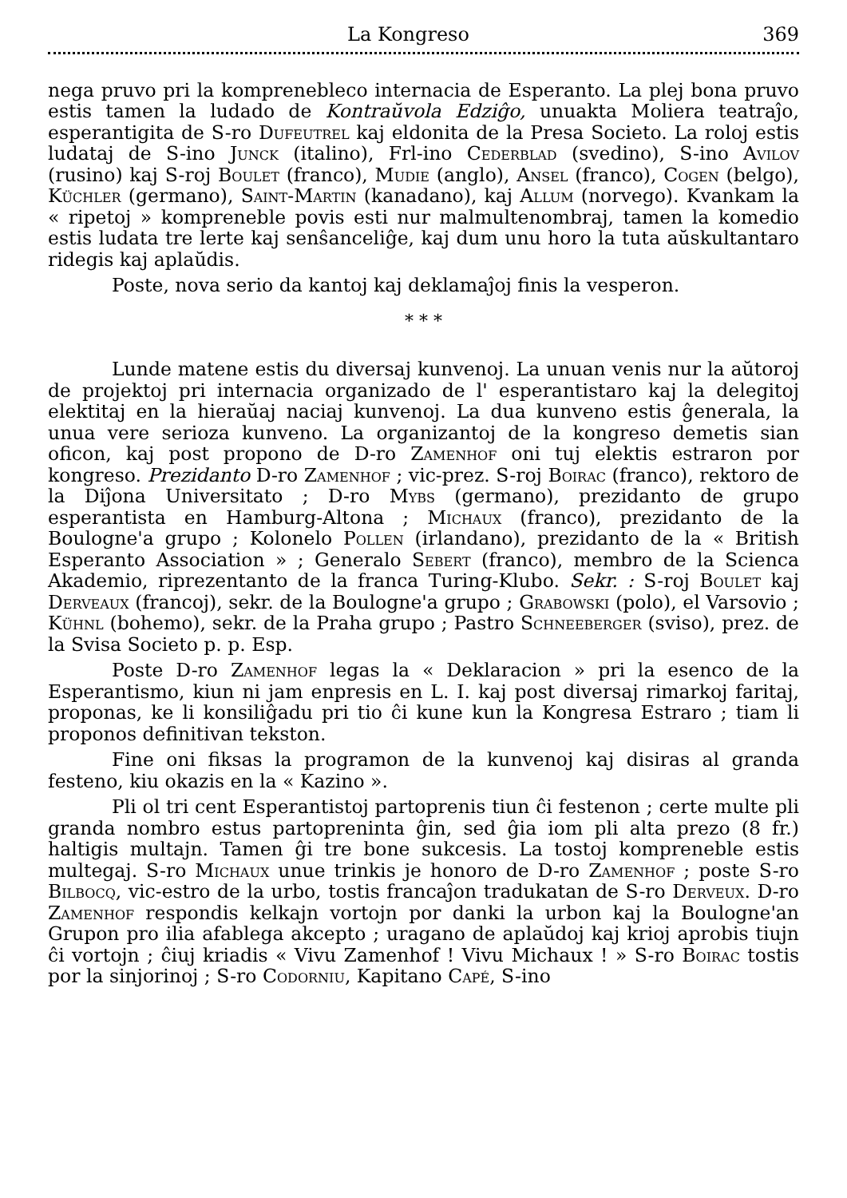La Kongreso 369
nega pruvo pri la komprenebleco internacia de Esperanto. La plej bona pruvo estis tamen la ludado de Kontraŭvola Edziĝo, unuakta Moliera teatraĵo, esperantigita de S-ro Dufeutrel kaj eldonita de la Presa Societo. La roloj estis ludataj de S-ino Junck (italino), Frl-ino Cederblad (svedino), S-ino Avilov (rusino) kaj S-roj Boulet (franco), Mudie (anglo), Ansel (franco), Cogen (belgo), Küchler (germano), Saint-Martin (kanadano), kaj Allum (norvego). Kvankam la « ripetoj » kompreneble povis esti nur malmultenombraj, tamen la komedio estis ludata tre lerte kaj senŝanceliĝe, kaj dum unu horo la tuta aŭskultantaro ridegis kaj aplaŭdis.
Poste, nova serio da kantoj kaj deklamaĵoj finis la vesperon.
* * *
Lunde matene estis du diversaj kunvenoj. La unuan venis nur la aŭtoroj de projektoj pri internacia organizado de l' esperantistaro kaj la delegitoj elektitaj en la hieraŭaj naciaj kunvenoj. La dua kunveno estis ĝenerala, la unua vere serioza kunveno. La organizantoj de la kongreso demetis sian oficon, kaj post propono de D-ro Zamenhof oni tuj elektis estraron por kongreso. Prezidanto D-ro Zamenhof ; vic-prez. S-roj Boirac (franco), rektoro de la Diĵona Universitato ; D-ro Mybs (germano), prezidanto de grupo esperantista en Hamburg-Altona ; Michaux (franco), prezidanto de la Boulogne'a grupo ; Kolonelo Pollen (irlandano), prezidanto de la « British Esperanto Association » ; Generalo Sebert (franco), membro de la Scienca Akademio, riprezentanto de la franca Turing-Klubo. Sekr. : S-roj Boulet kaj Derveaux (francoj), sekr. de la Boulogne'a grupo ; Grabowski (polo), el Varsovio ; Kühnl (bohemo), sekr. de la Praha grupo ; Pastro Schneeberger (sviso), prez. de la Svisa Societo p. p. Esp.
Poste D-ro Zamenhof legas la « Deklaracion » pri la esenco de la Esperantismo, kiun ni jam enpresis en L. I. kaj post diversaj rimarkoj faritaj, proponas, ke li konsiliĝadu pri tio ĉi kune kun la Kongresa Estraro ; tiam li proponos definitivan tekston.
Fine oni fiksas la programon de la kunvenoj kaj disiras al granda festeno, kiu okazis en la « Kazino ».
Pli ol tri cent Esperantistoj partoprenis tiun ĉi festenon ; certe multe pli granda nombro estus partopreninta ĝin, sed ĝia iom pli alta prezo (8 fr.) haltigis multajn. Tamen ĝi tre bone sukcesis. La tostoj kompreneble estis multegaj. S-ro Michaux unue trinkis je honoro de D-ro Zamenhof ; poste S-ro Bilbocq, vic-estro de la urbo, tostis francaĵon tradukatan de S-ro Derveux. D-ro Zamenhof respondis kelkajn vortojn por danki la urbon kaj la Boulogne'an Grupon pro ilia afablega akcepto ; uragano de aplaŭdoj kaj krioj aprobis tiujn ĉi vortojn ; ĉiuj kriadis « Vivu Zamenhof ! Vivu Michaux ! » S-ro Boirac tostis por la sinjorinoj ; S-ro Codorniu, Kapitano Capé, S-ino